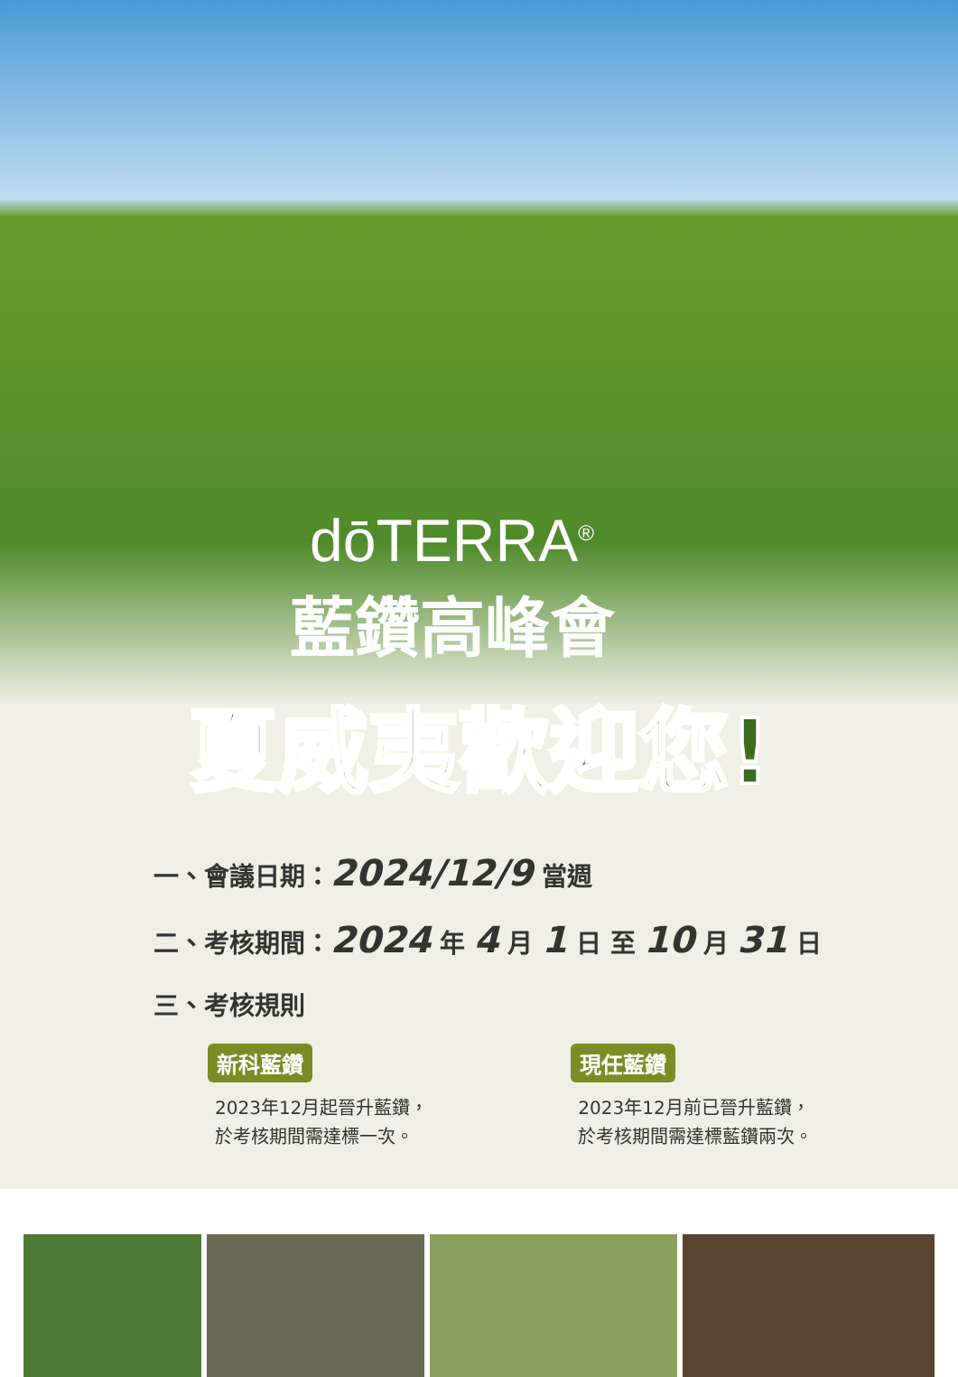dōTERRA<sup>®</sup>
藍鑽高峰會
夏威夷歡迎您!
一、會議日期：2024/12/9 當週
二、考核期間：2024 年 4 月 1 日 至 10 月 31 日
三、考核規則
新科藍鑽
2023年12月起晉升藍鑽，
於考核期間需達標一次。
現任藍鑽
2023年12月前已晉升藍鑽，
於考核期間需達標藍鑽兩次。